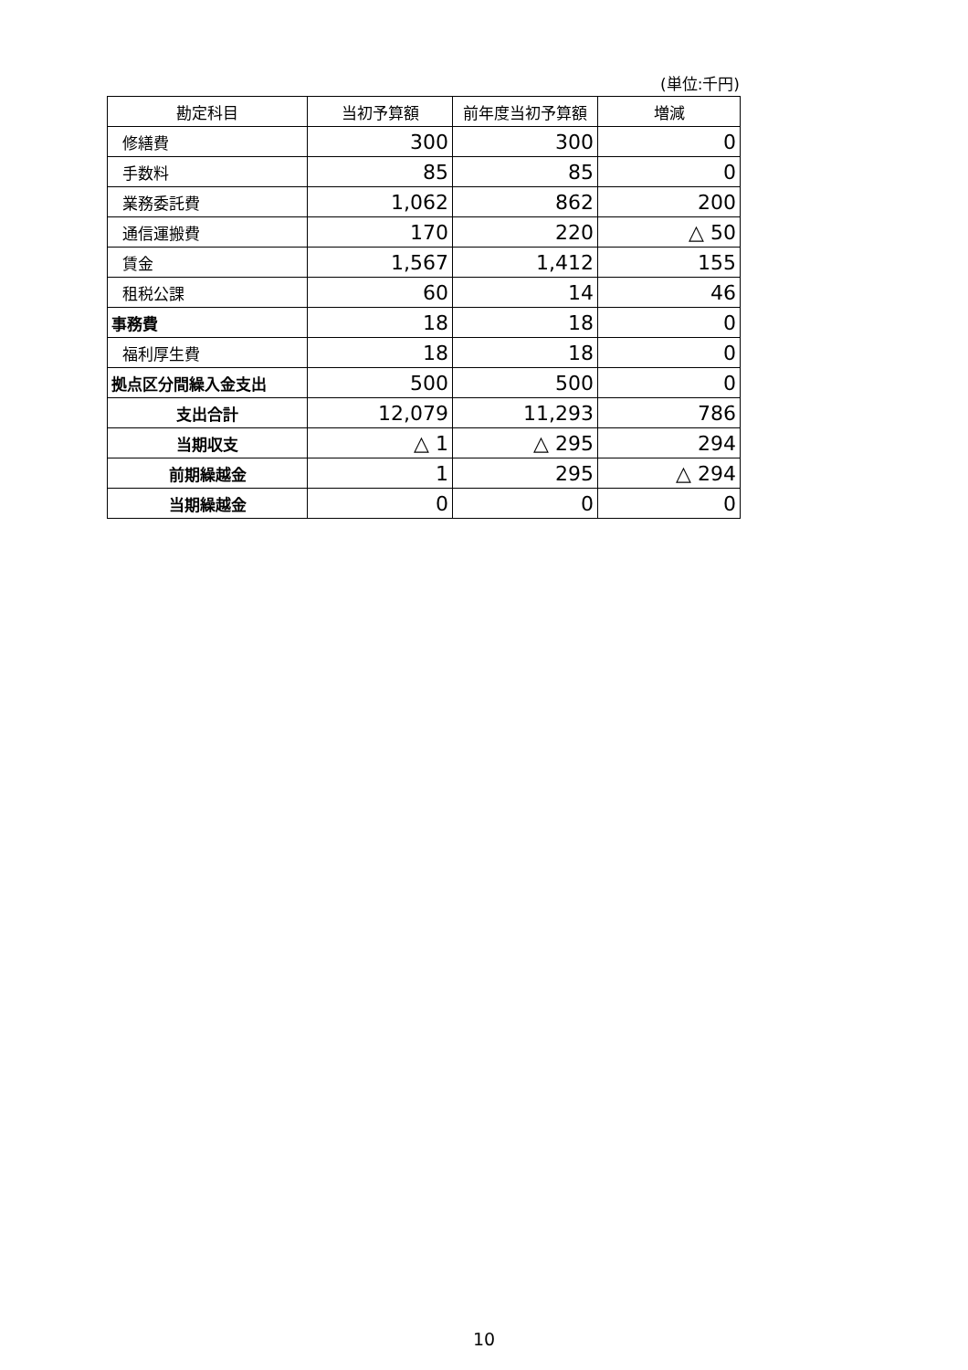(単位:千円)
| 勘定科目 | 当初予算額 | 前年度当初予算額 | 増減 |
| --- | --- | --- | --- |
| 修繕費 | 300 | 300 | 0 |
| 手数料 | 85 | 85 | 0 |
| 業務委託費 | 1,062 | 862 | 200 |
| 通信運搬費 | 170 | 220 | △ 50 |
| 賃金 | 1,567 | 1,412 | 155 |
| 租税公課 | 60 | 14 | 46 |
| 事務費 | 18 | 18 | 0 |
| 福利厚生費 | 18 | 18 | 0 |
| 拠点区分間繰入金支出 | 500 | 500 | 0 |
| 支出合計 | 12,079 | 11,293 | 786 |
| 当期収支 | △ 1 | △ 295 | 294 |
| 前期繰越金 | 1 | 295 | △ 294 |
| 当期繰越金 | 0 | 0 | 0 |
10